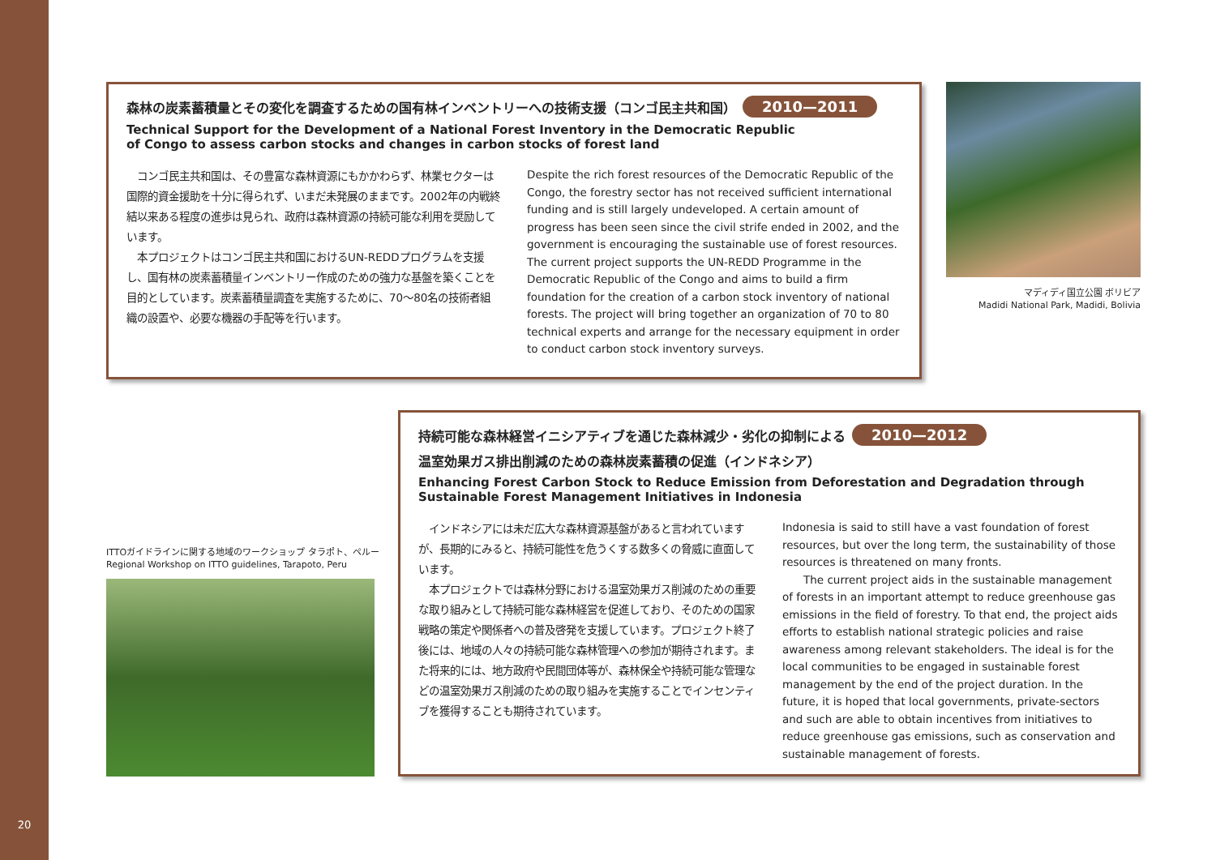森林の炭素蓄積量とその変化を調査するための国有林インベントリーへの技術支援（コンゴ民主共和国） 2010—2011
Technical Support for the Development of a National Forest Inventory in the Democratic Republic
of Congo to assess carbon stocks and changes in carbon stocks of forest land
　コンゴ民主共和国は、その豊富な森林資源にもかかわらず、林業セクターは国際的資金援助を十分に得られず、いまだ未発展のままです。2002年の内戦終結以来ある程度の進歩は見られ、政府は森林資源の持続可能な利用を奨励しています。
　本プロジェクトはコンゴ民主共和国におけるUN-REDDプログラムを支援し、国有林の炭素蓄積量インベントリー作成のための強力な基盤を築くことを目的としています。炭素蓄積量調査を実施するために、70～80名の技術者組織の設置や、必要な機器の手配等を行います。
Despite the rich forest resources of the Democratic Republic of the Congo, the forestry sector has not received sufficient international funding and is still largely undeveloped. A certain amount of progress has been seen since the civil strife ended in 2002, and the government is encouraging the sustainable use of forest resources.
The current project supports the UN-REDD Programme in the Democratic Republic of the Congo and aims to build a firm foundation for the creation of a carbon stock inventory of national forests. The project will bring together an organization of 70 to 80 technical experts and arrange for the necessary equipment in order to conduct carbon stock inventory surveys.
マディディ国立公園 ボリビア
Madidi National Park, Madidi, Bolivia
ITTOガイドラインに関する地域のワークショップ タラポト、ペルー
Regional Workshop on ITTO guidelines, Tarapoto, Peru
持続可能な森林経営イニシアティブを通じた森林減少・劣化の抑制による 2010—2012
温室効果ガス排出削減のための森林炭素蓄積の促進（インドネシア）
Enhancing Forest Carbon Stock to Reduce Emission from Deforestation and Degradation through
Sustainable Forest Management Initiatives in Indonesia
　インドネシアには未だ広大な森林資源基盤があると言われていますが、長期的にみると、持続可能性を危うくする数多くの脅威に直面しています。
　本プロジェクトでは森林分野における温室効果ガス削減のための重要な取り組みとして持続可能な森林経営を促進しており、そのための国家戦略の策定や関係者への普及啓発を支援しています。プロジェクト終了後には、地域の人々の持続可能な森林管理への参加が期待されます。また将来的には、地方政府や民間団体等が、森林保全や持続可能な管理などの温室効果ガス削減のための取り組みを実施することでインセンティブを獲得することも期待されています。
Indonesia is said to still have a vast foundation of forest resources, but over the long term, the sustainability of those resources is threatened on many fronts.
　　The current project aids in the sustainable management of forests in an important attempt to reduce greenhouse gas emissions in the field of forestry. To that end, the project aids efforts to establish national strategic policies and raise awareness among relevant stakeholders. The ideal is for the local communities to be engaged in sustainable forest management by the end of the project duration. In the future, it is hoped that local governments, private-sectors and such are able to obtain incentives from initiatives to reduce greenhouse gas emissions, such as conservation and sustainable management of forests.
20